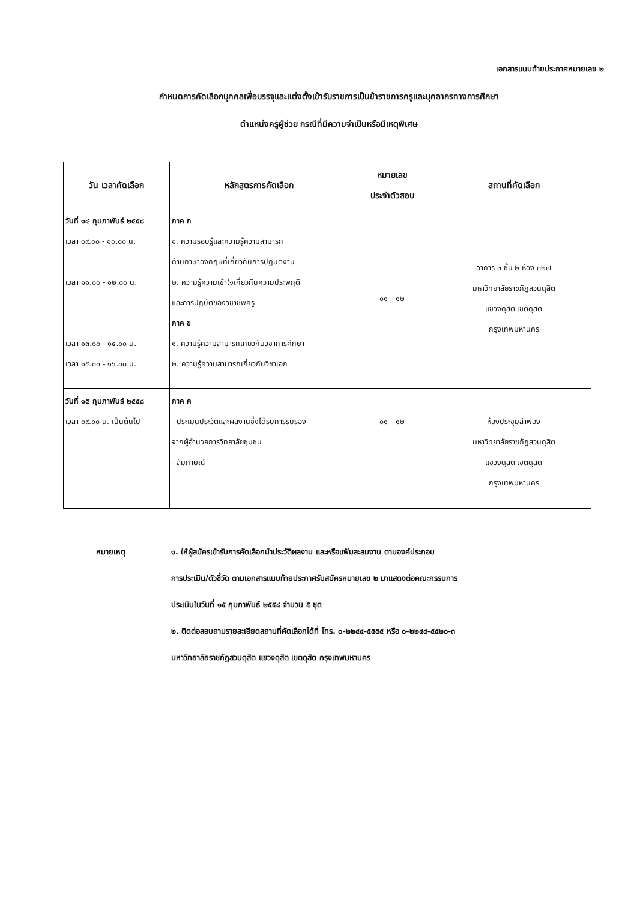เอกสารแนบท้ายประกาศหมายเลข ๒
กำหนดการคัดเลือกบุคคลเพื่อบรรจุและแต่งตั้งเข้ารับราชการเป็นข้าราชการครูและบุคลากรทางการศึกษา
ตำแหน่งครูผู้ช่วย กรณีที่มีความจำเป็นหรือมีเหตุพิเศษ
| วัน เวลาคัดเลือก | หลักสูตรการคัดเลือก | หมายเลข ประจำตัวสอบ | สถานที่คัดเลือก |
| --- | --- | --- | --- |
| วันที่ ๑๔ กุมภาพันธ์ ๒๕๕๘ เวลา ๐๙.๐๐ - ๑๐.๐๐ น. เวลา ๑๑.๐๐ - ๑๒.๐๐ น. เวลา ๑๓.๐๐ - ๑๔.๐๐ น. เวลา ๑๕.๐๐ - ๑๖.๐๐ น. | ภาค ก ๑. ความรอบรู้และความรู้ความสามารถ ด้านภาษาอังกฤษที่เกี่ยวกับการปฏิบัติงาน ๒. ความรู้ความเข้าใจเกี่ยวกับความประพฤติ และการปฏิบัติของวิชาชีพครู ภาค ข ๑. ความรู้ความสามารถเกี่ยวกับวิชาการศึกษา ๒. ความรู้ความสามารถเกี่ยวกับวิชาเอก | ๐๑ - ๑๒ | อาคาร ๓ ชั้น ๒ ห้อง ๓๒๗ มหาวิทยาลัยราชภัฏสวนดุสิต แขวงดุสิต เขตดุสิต กรุงเทพมหานคร |
| วันที่ ๑๕ กุมภาพันธ์ ๒๕๕๘ เวลา ๐๙.๐๐ น. เป็นต้นไป | ภาค ค - ประเมินประวัติและผลงานซึ่งได้รับการรับรอง จากผู้อำนวยการวิทยาลัยชุมชน - สัมภาษณ์ | ๐๑ - ๑๒ | ห้องประชุมลำพอง มหาวิทยาลัยราชภัฏสวนดุสิต แขวงดุสิต เขตดุสิต กรุงเทพมหานคร |
หมายเหตุ ๑. ให้ผู้สมัครเข้ารับการคัดเลือกนำประวัติผลงาน และหรือแฟ้มสะสมงาน ตามองค์ประกอบ
การประเมิน/ตัวชี้วัด ตามเอกสารแนบท้ายประกาศรับสมัครหมายเลข ๒ มาแสดงต่อคณะกรรมการ
ประเมินในวันที่ ๑๕ กุมภาพันธ์ ๒๕๕๘ จำนวน ๕ ชุด
๒. ติดต่อสอบถามรายละเอียดสถานที่คัดเลือกได้ที่ โทร. ๐-๒๒๔๔-๕๕๕๕ หรือ ๐-๒๒๔๔-๕๕๒๐-๓
มหาวิทยาลัยราชภัฏสวนดุสิต แขวงดุสิต เขตดุสิต กรุงเทพมหานคร